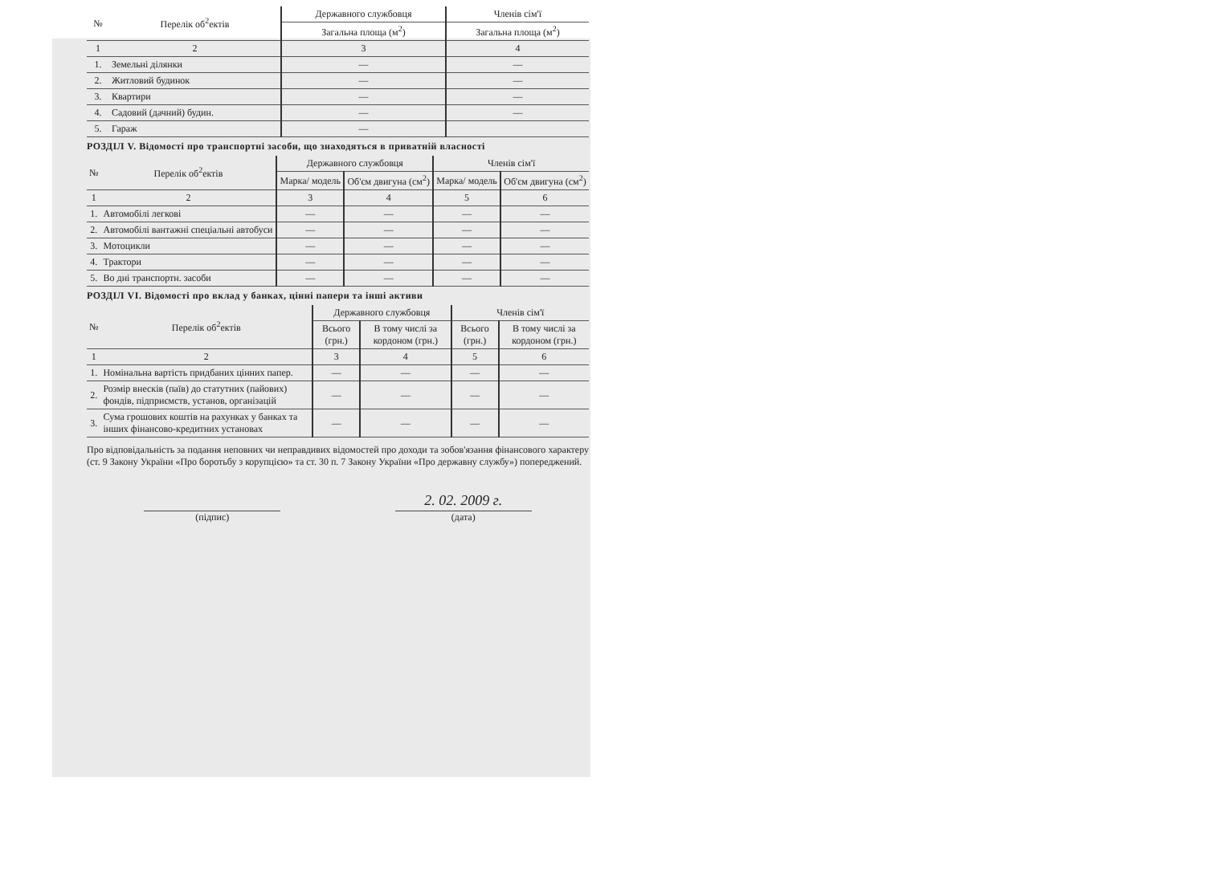| № | Перелік об<sup>2</sup>ектів | Державного службовця | Членів сім'ї |
| --- | --- | --- | --- |
| | | Загальна площа (м<sup>2</sup>) | Загальна площа (м<sup>2</sup>) |
| 1 | 2 | 3 | 4 |
| 1. | Земельні ділянки | — | — |
| 2. | Житловий будинок | — | — |
| 3. | Квартири | — | — |
| 4. | Садовий (дачний) будин. | — | — |
| 5. | Гараж | — | |
РОЗДІЛ V. Відомості про транспортні засоби, що знаходяться в приватній власності
| № | Перелік об<sup>2</sup>ектів | Державного службовця | | Членів сім'ї | |
| --- | --- | --- | --- | --- | --- |
| | | Марка/ модель | Об'єм двигуна (см<sup>2</sup>) | Марка/ модель | Об'єм двигуна (см<sup>2</sup>) |
| 1 | 2 | 3 | 4 | 5 | 6 |
| 1. | Автомобілі легкові | — | — | — | — |
| 2. | Автомобілі вантажні спеціальні автобуси | — | — | — | — |
| 3. | Мотоцикли | — | — | — | — |
| 4. | Трактори | — | — | — | — |
| 5. | Во дні транспортн. засоби | — | — | — | — |
РОЗДІЛ VI. Відомості про вклад у банках, цінні папери та інші активи
| № | Перелік об<sup>2</sup>ектів | Державного службовця | | Членів сім'ї | |
| --- | --- | --- | --- | --- | --- |
| | | Всього (грн.) | В тому числі за кордоном (грн.) | Всього (грн.) | В тому числі за кордоном (грн.) |
| 1 | 2 | 3 | 4 | 5 | 6 |
| 1. | Номінальна вартість придбаних цінних папер. | — | — | — | — |
| 2. | Розмір внесків (паїв) до статутних (пайових) фондів, підприємств, установ, організацій | — | — | — | — |
| 3. | Сума грошових коштів на рахунках у банках та інших фінансово-кредитних установах | — | — | — | — |
Про відповідальність за подання неповних чи неправдивих відомостей про доходи та зобов'язання фінансового характеру (ст. 9 Закону України «Про боротьбу з корупцією» та ст. 30 п. 7 Закону України «Про державну службу») попереджений.
2. 02. 2009 г.
(підпис) (дата)